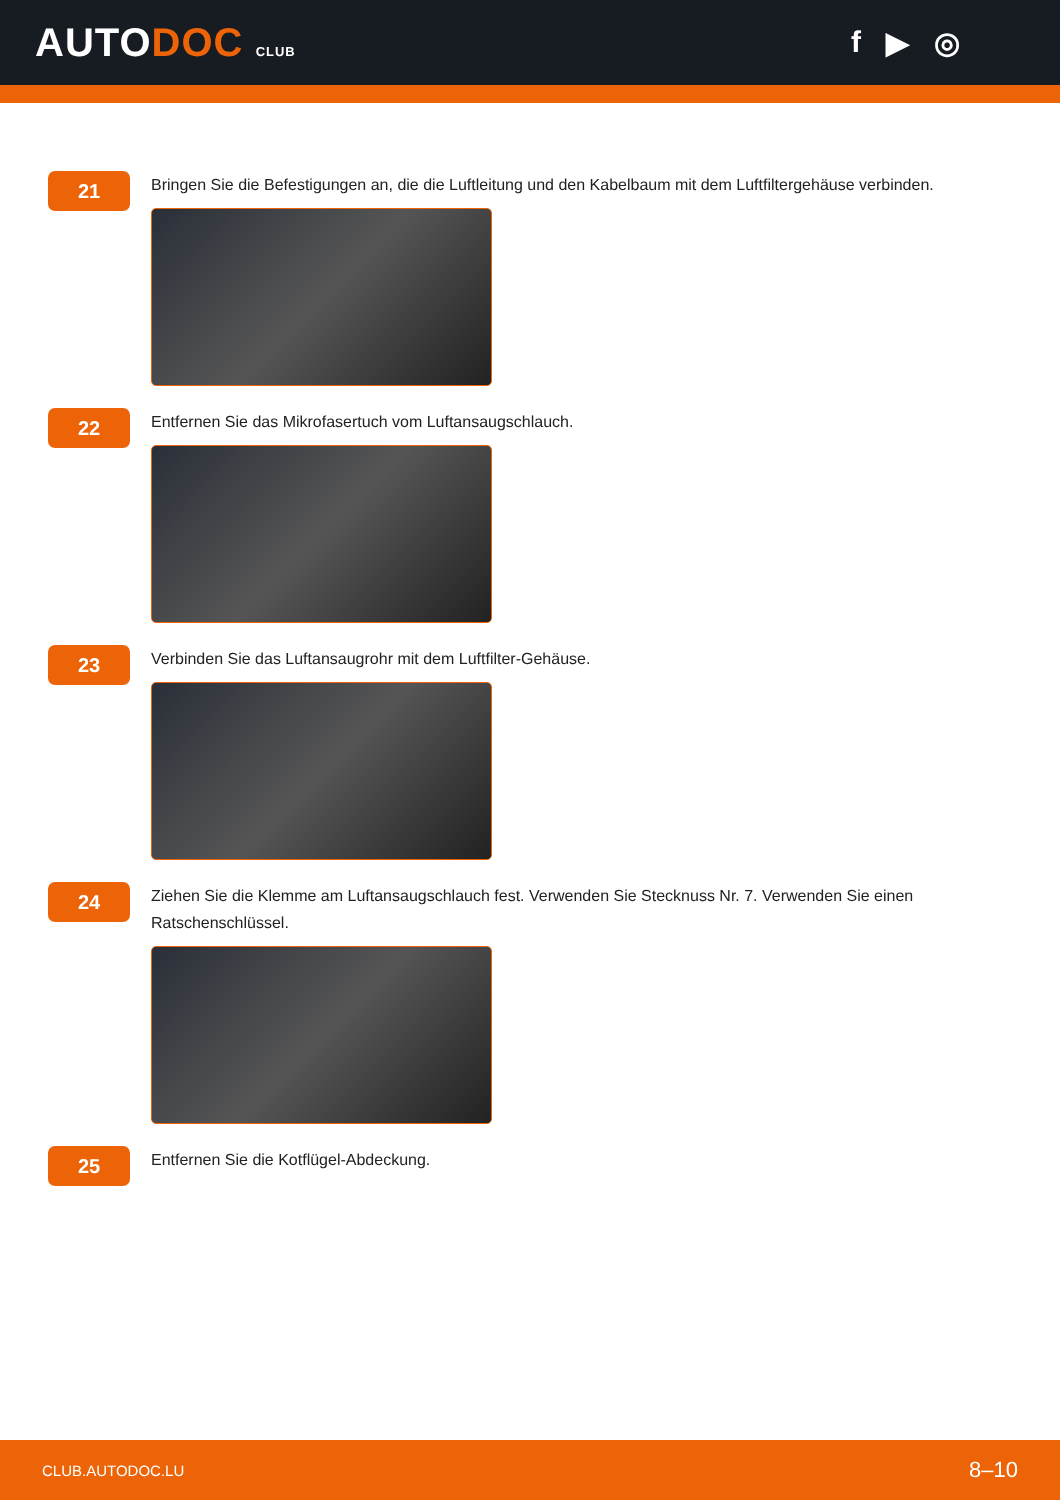AUTODOC CLUB
f ▶ ◎
21
Bringen Sie die Befestigungen an, die die Luftleitung und den Kabelbaum mit dem Luftfiltergehäuse verbinden.
22
Entfernen Sie das Mikrofasertuch vom Luftansaugschlauch.
23
Verbinden Sie das Luftansaugrohr mit dem Luftfilter-Gehäuse.
24
Ziehen Sie die Klemme am Luftansaugschlauch fest. Verwenden Sie Stecknuss Nr. 7. Verwenden Sie einen Ratschenschlüssel.
25
Entfernen Sie die Kotflügel-Abdeckung.
CLUB.AUTODOC.LU 8–10